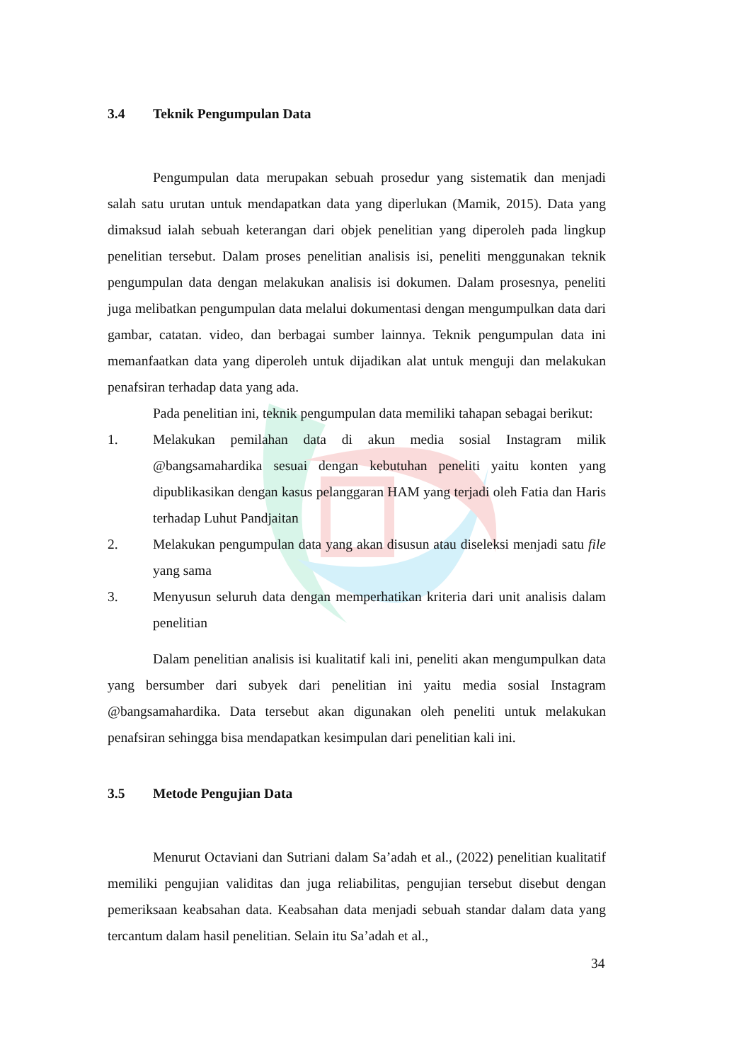3.4 Teknik Pengumpulan Data
Pengumpulan data merupakan sebuah prosedur yang sistematik dan menjadi salah satu urutan untuk mendapatkan data yang diperlukan (Mamik, 2015). Data yang dimaksud ialah sebuah keterangan dari objek penelitian yang diperoleh pada lingkup penelitian tersebut. Dalam proses penelitian analisis isi, peneliti menggunakan teknik pengumpulan data dengan melakukan analisis isi dokumen. Dalam prosesnya, peneliti juga melibatkan pengumpulan data melalui dokumentasi dengan mengumpulkan data dari gambar, catatan. video, dan berbagai sumber lainnya. Teknik pengumpulan data ini memanfaatkan data yang diperoleh untuk dijadikan alat untuk menguji dan melakukan penafsiran terhadap data yang ada.
Pada penelitian ini, teknik pengumpulan data memiliki tahapan sebagai berikut:
1. Melakukan pemilahan data di akun media sosial Instagram milik @bangsamahardika sesuai dengan kebutuhan peneliti yaitu konten yang dipublikasikan dengan kasus pelanggaran HAM yang terjadi oleh Fatia dan Haris terhadap Luhut Pandjaitan
2. Melakukan pengumpulan data yang akan disusun atau diseleksi menjadi satu file yang sama
3. Menyusun seluruh data dengan memperhatikan kriteria dari unit analisis dalam penelitian
Dalam penelitian analisis isi kualitatif kali ini, peneliti akan mengumpulkan data yang bersumber dari subyek dari penelitian ini yaitu media sosial Instagram @bangsamahardika. Data tersebut akan digunakan oleh peneliti untuk melakukan penafsiran sehingga bisa mendapatkan kesimpulan dari penelitian kali ini.
3.5 Metode Pengujian Data
Menurut Octaviani dan Sutriani dalam Sa’adah et al., (2022) penelitian kualitatif memiliki pengujian validitas dan juga reliabilitas, pengujian tersebut disebut dengan pemeriksaan keabsahan data. Keabsahan data menjadi sebuah standar dalam data yang tercantum dalam hasil penelitian. Selain itu Sa’adah et al.,
34